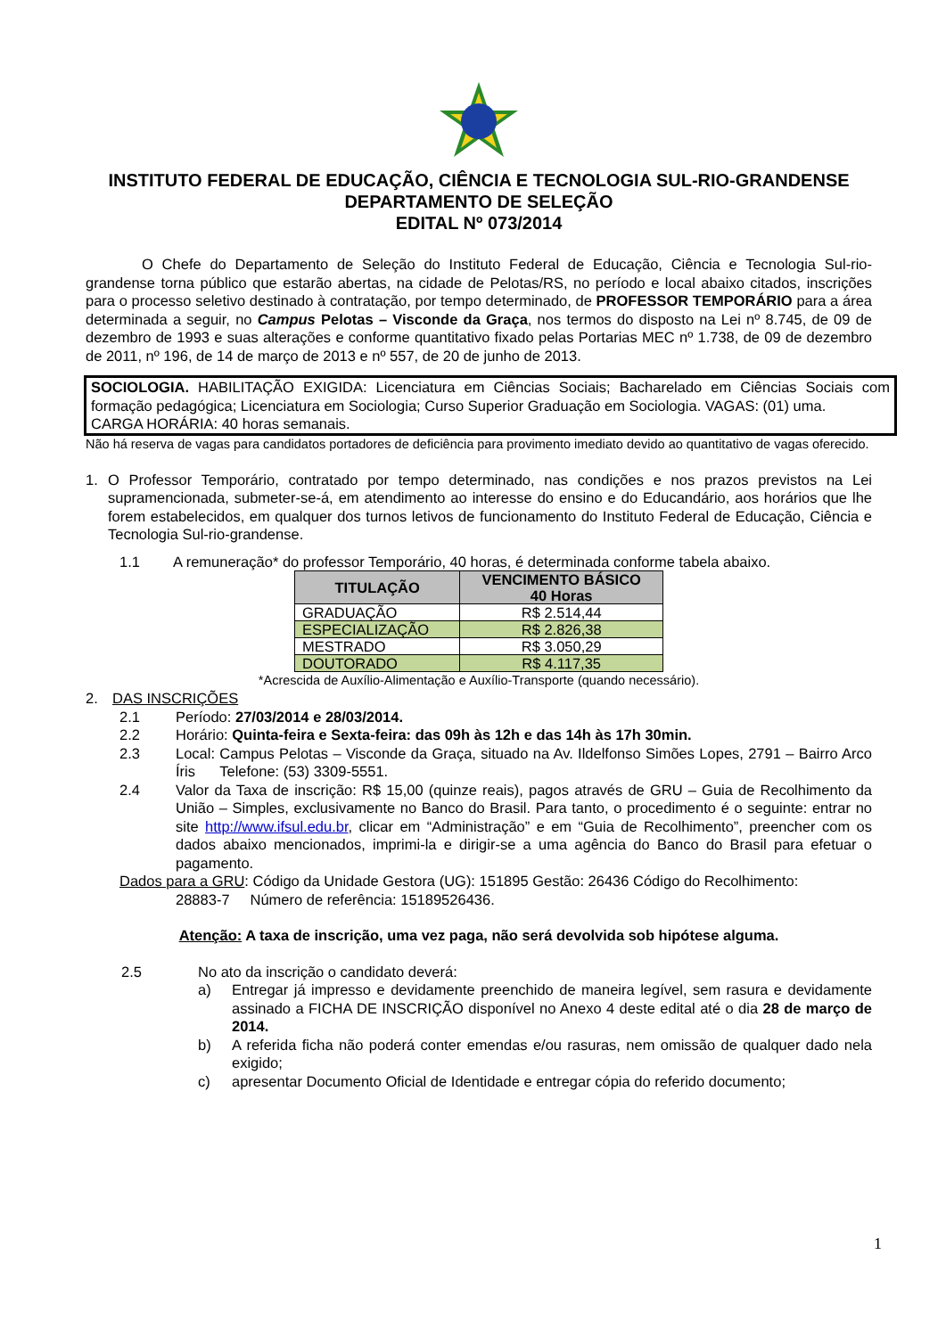INSTITUTO FEDERAL DE EDUCAÇÃO, CIÊNCIA E TECNOLOGIA SUL-RIO-GRANDENSE
DEPARTAMENTO DE SELEÇÃO
EDITAL Nº 073/2014
O Chefe do Departamento de Seleção do Instituto Federal de Educação, Ciência e Tecnologia Sul-rio-grandense torna público que estarão abertas, na cidade de Pelotas/RS, no período e local abaixo citados, inscrições para o processo seletivo destinado à contratação, por tempo determinado, de PROFESSOR TEMPORÁRIO para a área determinada a seguir, no Campus Pelotas – Visconde da Graça, nos termos do disposto na Lei nº 8.745, de 09 de dezembro de 1993 e suas alterações e conforme quantitativo fixado pelas Portarias MEC nº 1.738, de 09 de dezembro de 2011, nº 196, de 14 de março de 2013 e nº 557, de 20 de junho de 2013.
SOCIOLOGIA. HABILITAÇÃO EXIGIDA: Licenciatura em Ciências Sociais; Bacharelado em Ciências Sociais com formação pedagógica; Licenciatura em Sociologia; Curso Superior Graduação em Sociologia. VAGAS: (01) uma.
CARGA HORÁRIA: 40 horas semanais.
Não há reserva de vagas para candidatos portadores de deficiência para provimento imediato devido ao quantitativo de vagas oferecido.
1. O Professor Temporário, contratado por tempo determinado, nas condições e nos prazos previstos na Lei supramencionada, submeter-se-á, em atendimento ao interesse do ensino e do Educandário, aos horários que lhe forem estabelecidos, em qualquer dos turnos letivos de funcionamento do Instituto Federal de Educação, Ciência e Tecnologia Sul-rio-grandense.
1.1 A remuneração* do professor Temporário, 40 horas, é determinada conforme tabela abaixo.
| TITULAÇÃO | VENCIMENTO BÁSICO 40 Horas |
| --- | --- |
| GRADUAÇÃO | R$ 2.514,44 |
| ESPECIALIZAÇÃO | R$ 2.826,38 |
| MESTRADO | R$ 3.050,29 |
| DOUTORADO | R$ 4.117,35 |
*Acrescida de Auxílio-Alimentação e Auxílio-Transporte (quando necessário).
2. DAS INSCRIÇÕES
2.1 Período: 27/03/2014 e 28/03/2014.
2.2 Horário: Quinta-feira e Sexta-feira: das 09h às 12h e das 14h às 17h 30min.
2.3 Local: Campus Pelotas – Visconde da Graça, situado na Av. Ildelfonso Simões Lopes, 2791 – Bairro Arco Íris Telefone: (53) 3309-5551.
2.4 Valor da Taxa de inscrição: R$ 15,00 (quinze reais), pagos através de GRU – Guia de Recolhimento da União – Simples, exclusivamente no Banco do Brasil. Para tanto, o procedimento é o seguinte: entrar no site http://www.ifsul.edu.br, clicar em “Administração” e em “Guia de Recolhimento”, preencher com os dados abaixo mencionados, imprimi-la e dirigir-se a uma agência do Banco do Brasil para efetuar o pagamento.
Dados para a GRU: Código da Unidade Gestora (UG): 151895 Gestão: 26436 Código do Recolhimento:
28883-7 Número de referência: 15189526436.
Atenção: A taxa de inscrição, uma vez paga, não será devolvida sob hipótese alguma.
2.5 No ato da inscrição o candidato deverá:
a) Entregar já impresso e devidamente preenchido de maneira legível, sem rasura e devidamente assinado a FICHA DE INSCRIÇÃO disponível no Anexo 4 deste edital até o dia 28 de março de 2014.
b) A referida ficha não poderá conter emendas e/ou rasuras, nem omissão de qualquer dado nela exigido;
c) apresentar Documento Oficial de Identidade e entregar cópia do referido documento;
1